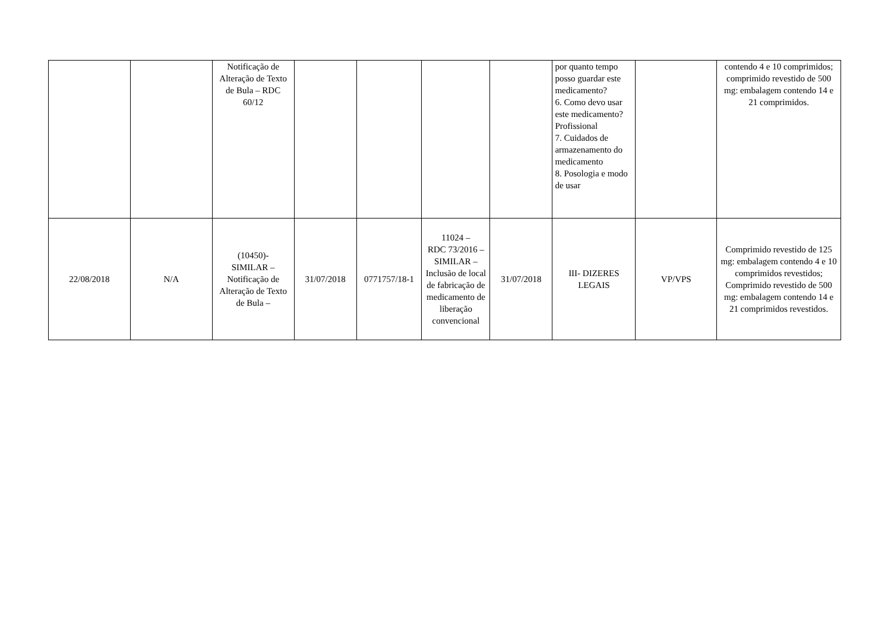| | | Notificação de Alteração de Texto de Bula – RDC 60/12 | | | | | por quanto tempo posso guardar este medicamento? 6. Como devo usar este medicamento? Profissional 7. Cuidados de armazenamento do medicamento 8. Posologia e modo de usar | | contendo 4 e 10 comprimidos; comprimido revestido de 500 mg: embalagem contendo 14 e 21 comprimidos. |
| 22/08/2018 | N/A | (10450)- SIMILAR – Notificação de Alteração de Texto de Bula – | 31/07/2018 | 0771757/18-1 | 11024 – RDC 73/2016 – SIMILAR – Inclusão de local de fabricação de medicamento de liberação convencional | 31/07/2018 | III- DIZERES LEGAIS | VP/VPS | Comprimido revestido de 125 mg: embalagem contendo 4 e 10 comprimidos revestidos; Comprimido revestido de 500 mg: embalagem contendo 14 e 21 comprimidos revestidos. |